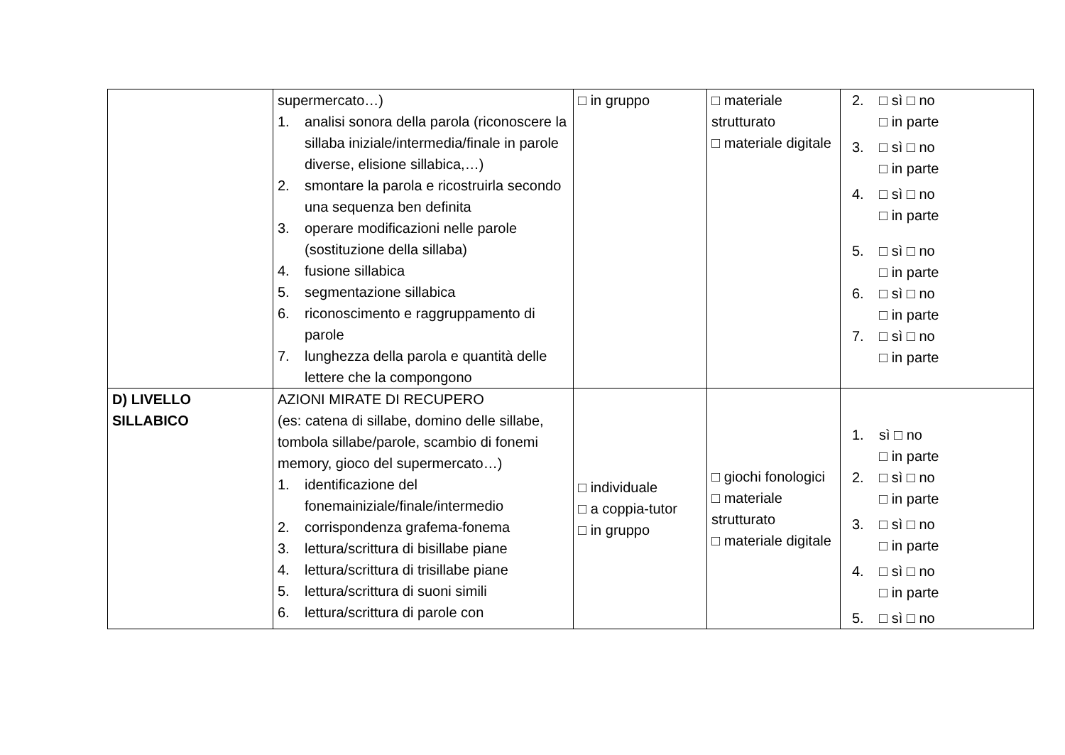| | supermercato…) 1. analisi sonora della parola (riconoscere la sillaba iniziale/intermedia/finale in parole diverse, elisione sillabica,…) 2. smontare la parola e ricostruirla secondo una sequenza ben definita 3. operare modificazioni nelle parole (sostituzione della sillaba) 4. fusione sillabica 5. segmentazione sillabica 6. riconoscimento e raggruppamento di parole 7. lunghezza della parola e quantità delle lettere che la compongono | □ in gruppo | □ materiale strutturato □ materiale digitale | 2. □ sì □ no □ in parte 3. □ sì □ no □ in parte 4. □ sì □ no □ in parte 5. □ sì □ no □ in parte 6. □ sì □ no □ in parte 7. □ sì □ no □ in parte |
| D) LIVELLO SILLABICO | AZIONI MIRATE DI RECUPERO (es: catena di sillabe, domino delle sillabe, tombola sillabe/parole, scambio di fonemi memory, gioco del supermercato…) 1. identificazione del fonemainiziale/finale/intermedio 2. corrispondenza grafema-fonema 3. lettura/scrittura di bisillabe piane 4. lettura/scrittura di trisillabe piane 5. lettura/scrittura di suoni simili 6. lettura/scrittura di parole con | □ individuale □ a coppia-tutor □ in gruppo | □ giochi fonologici □ materiale strutturato □ materiale digitale | 1. sì □ no □ in parte 2. □ sì □ no □ in parte 3. □ sì □ no □ in parte 4. □ sì □ no □ in parte 5. □ sì □ no |